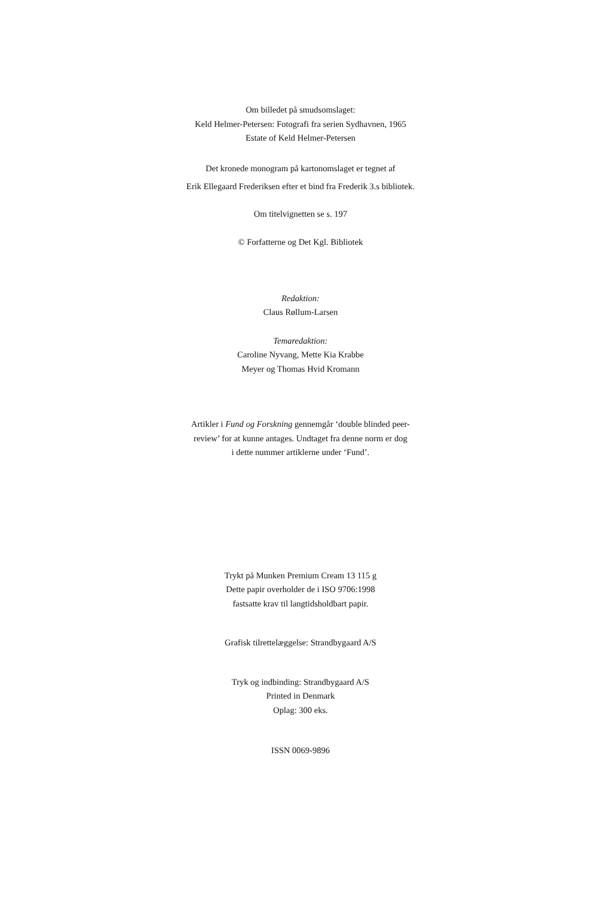Om billedet på smudsomslaget:
Keld Helmer-Petersen: Fotografi fra serien Sydhavnen, 1965
Estate of Keld Helmer-Petersen
Det kronede monogram på kartonomslaget er tegnet af
Erik Ellegaard Frederiksen efter et bind fra Frederik 3.s bibliotek.
Om titelvignetten se s. 197
© Forfatterne og Det Kgl. Bibliotek
Redaktion:
Claus Røllum-Larsen
Temaredaktion:
Caroline Nyvang, Mette Kia Krabbe
Meyer og Thomas Hvid Kromann
Artikler i Fund og Forskning gennemgår ‘double blinded peer-
review’ for at kunne antages. Undtaget fra denne norm er dog
i dette nummer artiklerne under ‘Fund’.
Trykt på Munken Premium Cream 13 115 g
Dette papir overholder de i ISO 9706:1998
fastsatte krav til langtidsholdbart papir.
Grafisk tilrettelæggelse: Strandbygaard A/S
Tryk og indbinding: Strandbygaard A/S
Printed in Denmark
Oplag: 300 eks.
ISSN 0069-9896